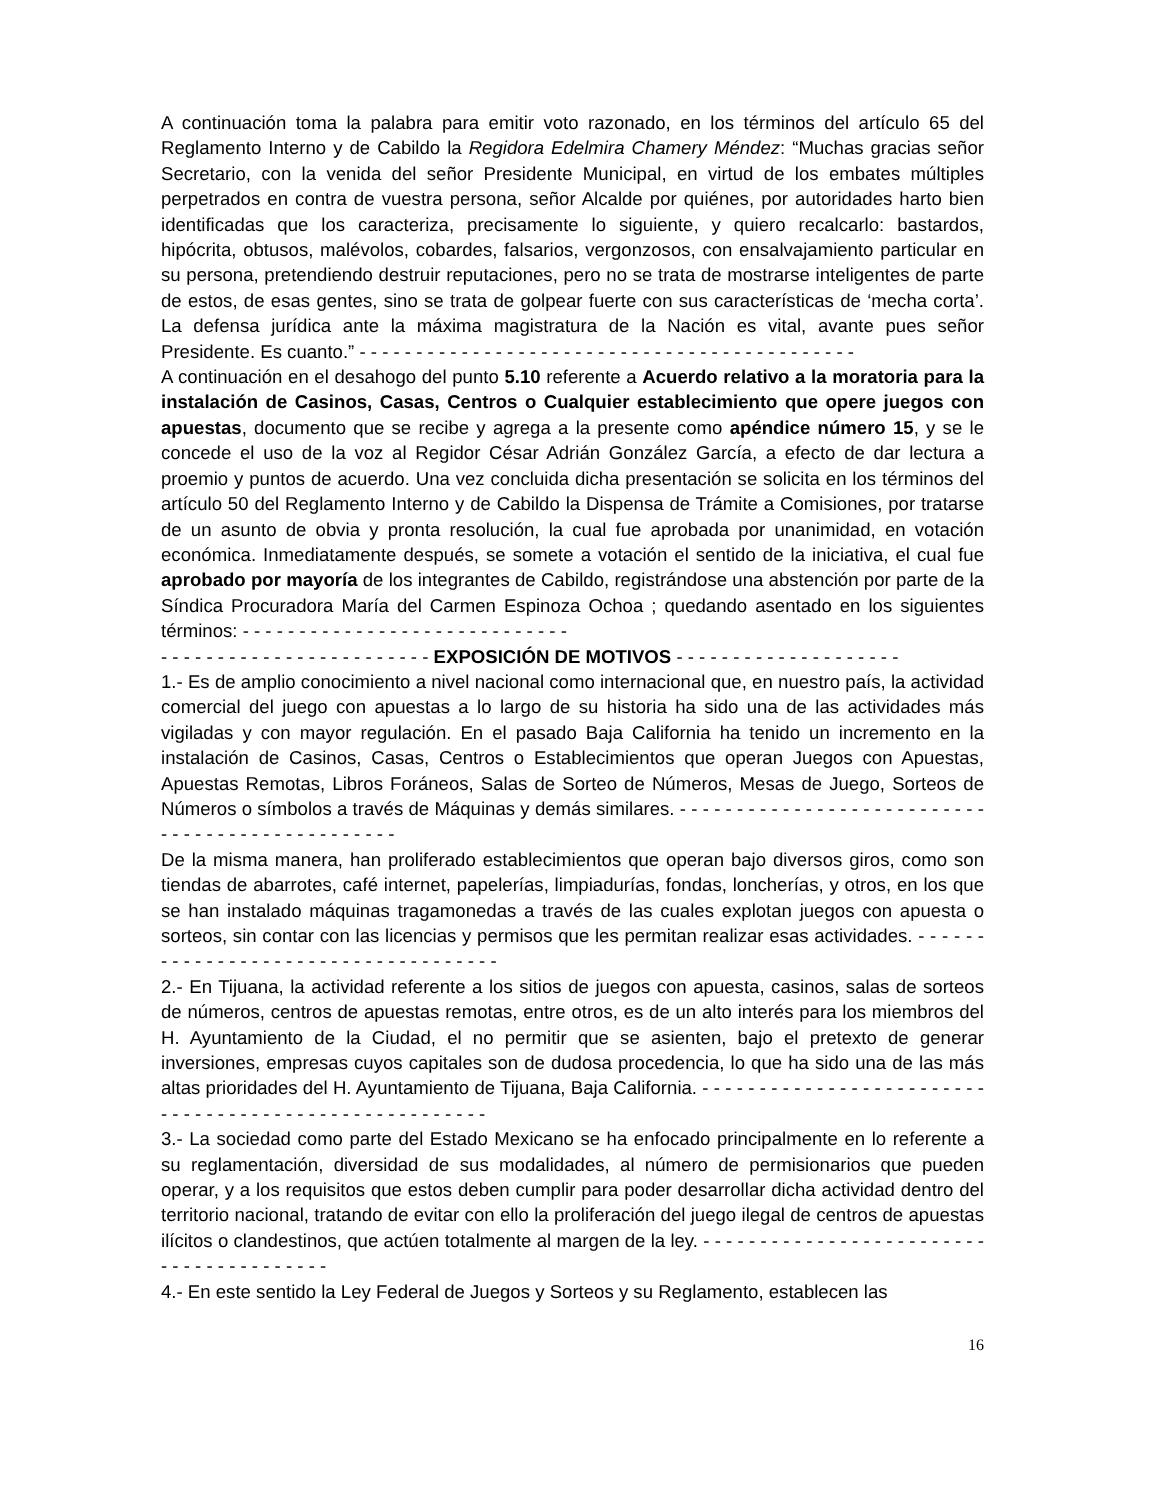A continuación toma la palabra para emitir voto razonado, en los términos del artículo 65 del Reglamento Interno y de Cabildo la Regidora Edelmira Chamery Méndez: “Muchas gracias señor Secretario, con la venida del señor Presidente Municipal, en virtud de los embates múltiples perpetrados en contra de vuestra persona, señor Alcalde por quiénes, por autoridades harto bien identificadas que los caracteriza, precisamente lo siguiente, y quiero recalcarlo: bastardos, hipócrita, obtusos, malévolos, cobardes, falsarios, vergonzosos, con ensalvajamiento particular en su persona, pretendiendo destruir reputaciones, pero no se trata de mostrarse inteligentes de parte de estos, de esas gentes, sino se trata de golpear fuerte con sus características de ‘mecha corta’. La defensa jurídica ante la máxima magistratura de la Nación es vital, avante pues señor Presidente. Es cuanto.” - - - - - - - - - - - - - - - - - - - - - - - - - - - - - - - - - - - - - - - - - - - -
A continuación en el desahogo del punto 5.10 referente a Acuerdo relativo a la moratoria para la instalación de Casinos, Casas, Centros o Cualquier establecimiento que opere juegos con apuestas, documento que se recibe y agrega a la presente como apéndice número 15, y se le concede el uso de la voz al Regidor César Adrián González García, a efecto de dar lectura a proemio y puntos de acuerdo. Una vez concluida dicha presentación se solicita en los términos del artículo 50 del Reglamento Interno y de Cabildo la Dispensa de Trámite a Comisiones, por tratarse de un asunto de obvia y pronta resolución, la cual fue aprobada por unanimidad, en votación económica. Inmediatamente después, se somete a votación el sentido de la iniciativa, el cual fue aprobado por mayoría de los integrantes de Cabildo, registrándose una abstención por parte de la Síndica Procuradora María del Carmen Espinoza Ochoa ; quedando asentado en los siguientes términos: - - - - - - - - - - - - - - - - - - - - - - - - - - - - -
- - - - - - - - - - - - - - - - - - - - - - - - EXPOSICIÓN DE MOTIVOS - - - - - - - - - - - - - - - - - - - -
1.- Es de amplio conocimiento a nivel nacional como internacional que, en nuestro país, la actividad comercial del juego con apuestas a lo largo de su historia ha sido una de las actividades más vigiladas y con mayor regulación. En el pasado Baja California ha tenido un incremento en la instalación de Casinos, Casas, Centros o Establecimientos que operan Juegos con Apuestas, Apuestas Remotas, Libros Foráneos, Salas de Sorteo de Números, Mesas de Juego, Sorteos de Números o símbolos a través de Máquinas y demás similares. - - - - - - - - - - - - - - - - - - - - - - - - - - - - - - - - - - - - - - - - - - - - - - - -
De la misma manera, han proliferado establecimientos que operan bajo diversos giros, como son tiendas de abarrotes, café internet, papelerías, limpiadurías, fondas, loncherías, y otros, en los que se han instalado máquinas tragamonedas a través de las cuales explotan juegos con apuesta o sorteos, sin contar con las licencias y permisos que les permitan realizar esas actividades. - - - - - - - - - - - - - - - - - - - - - - - - - - - - - - - - - - - -
2.- En Tijuana, la actividad referente a los sitios de juegos con apuesta, casinos, salas de sorteos de números, centros de apuestas remotas, entre otros, es de un alto interés para los miembros del H. Ayuntamiento de la Ciudad, el no permitir que se asienten, bajo el pretexto de generar inversiones, empresas cuyos capitales son de dudosa procedencia, lo que ha sido una de las más altas prioridades del H. Ayuntamiento de Tijuana, Baja California. - - - - - - - - - - - - - - - - - - - - - - - - - - - - - - - - - - - - - - - - - - - - - - - - - - - - - -
3.- La sociedad como parte del Estado Mexicano se ha enfocado principalmente en lo referente a su reglamentación, diversidad de sus modalidades, al número de permisionarios que pueden operar, y a los requisitos que estos deben cumplir para poder desarrollar dicha actividad dentro del territorio nacional, tratando de evitar con ello la proliferación del juego ilegal de centros de apuestas ilícitos o clandestinos, que actúen totalmente al margen de la ley. - - - - - - - - - - - - - - - - - - - - - - - - - - - - - - - - - - - - - - - -
4.- En este sentido la Ley Federal de Juegos y Sorteos y su Reglamento, establecen las
16